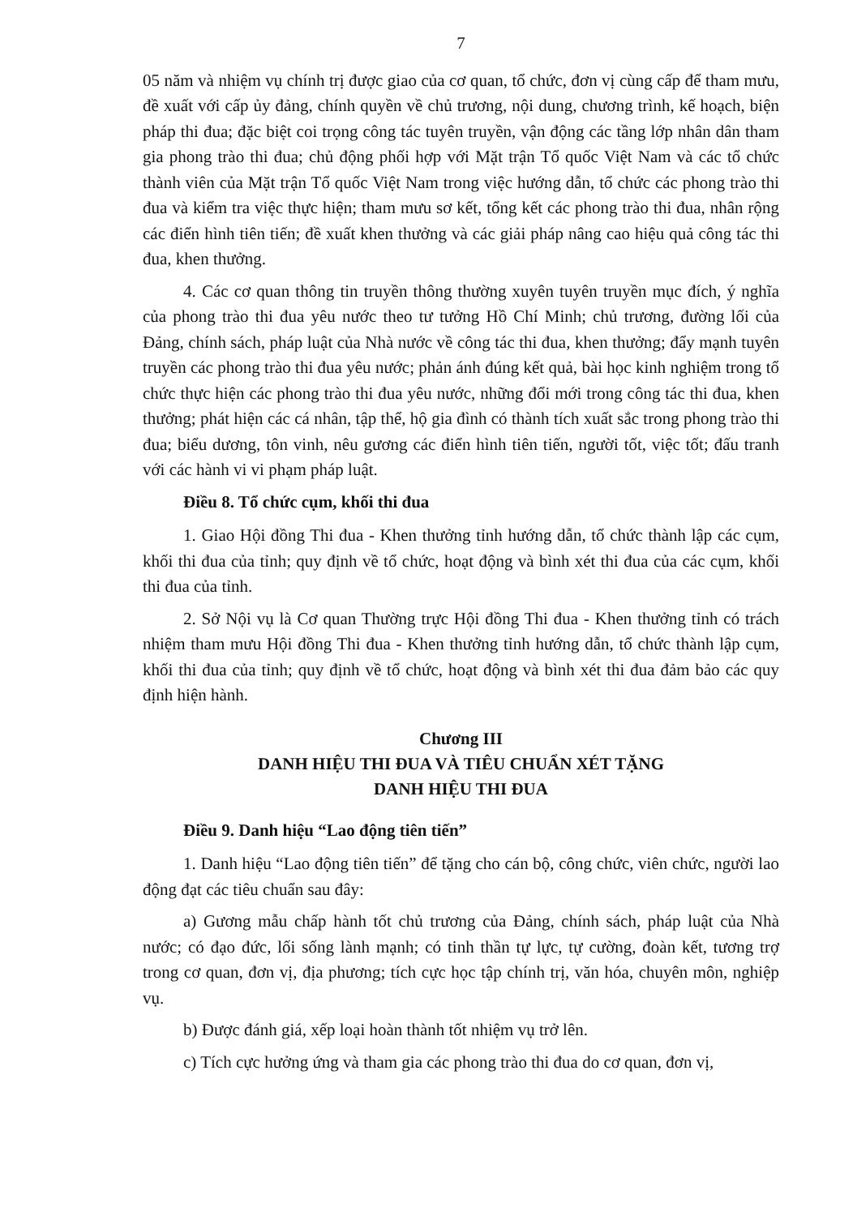7
05 năm và nhiệm vụ chính trị được giao của cơ quan, tổ chức, đơn vị cùng cấp để tham mưu, đề xuất với cấp ủy đảng, chính quyền về chủ trương, nội dung, chương trình, kế hoạch, biện pháp thi đua; đặc biệt coi trọng công tác tuyên truyền, vận động các tầng lớp nhân dân tham gia phong trào thi đua; chủ động phối hợp với Mặt trận Tổ quốc Việt Nam và các tổ chức thành viên của Mặt trận Tổ quốc Việt Nam trong việc hướng dẫn, tổ chức các phong trào thi đua và kiểm tra việc thực hiện; tham mưu sơ kết, tổng kết các phong trào thi đua, nhân rộng các điển hình tiên tiến; đề xuất khen thưởng và các giải pháp nâng cao hiệu quả công tác thi đua, khen thưởng.
4. Các cơ quan thông tin truyền thông thường xuyên tuyên truyền mục đích, ý nghĩa của phong trào thi đua yêu nước theo tư tưởng Hồ Chí Minh; chủ trương, đường lối của Đảng, chính sách, pháp luật của Nhà nước về công tác thi đua, khen thưởng; đẩy mạnh tuyên truyền các phong trào thi đua yêu nước; phản ánh đúng kết quả, bài học kinh nghiệm trong tổ chức thực hiện các phong trào thi đua yêu nước, những đổi mới trong công tác thi đua, khen thưởng; phát hiện các cá nhân, tập thể, hộ gia đình có thành tích xuất sắc trong phong trào thi đua; biểu dương, tôn vinh, nêu gương các điển hình tiên tiến, người tốt, việc tốt; đấu tranh với các hành vi vi phạm pháp luật.
Điều 8. Tổ chức cụm, khối thi đua
1. Giao Hội đồng Thi đua - Khen thưởng tỉnh hướng dẫn, tổ chức thành lập các cụm, khối thi đua của tỉnh; quy định về tổ chức, hoạt động và bình xét thi đua của các cụm, khối thi đua của tỉnh.
2. Sở Nội vụ là Cơ quan Thường trực Hội đồng Thi đua - Khen thưởng tỉnh có trách nhiệm tham mưu Hội đồng Thi đua - Khen thưởng tỉnh hướng dẫn, tổ chức thành lập cụm, khối thi đua của tỉnh; quy định về tổ chức, hoạt động và bình xét thi đua đảm bảo các quy định hiện hành.
Chương III
DANH HIỆU THI ĐUA VÀ TIÊU CHUẨN XÉT TẶNG
DANH HIỆU THI ĐUA
Điều 9. Danh hiệu “Lao động tiên tiến”
1. Danh hiệu “Lao động tiên tiến” để tặng cho cán bộ, công chức, viên chức, người lao động đạt các tiêu chuẩn sau đây:
a) Gương mẫu chấp hành tốt chủ trương của Đảng, chính sách, pháp luật của Nhà nước; có đạo đức, lối sống lành mạnh; có tinh thần tự lực, tự cường, đoàn kết, tương trợ trong cơ quan, đơn vị, địa phương; tích cực học tập chính trị, văn hóa, chuyên môn, nghiệp vụ.
b) Được đánh giá, xếp loại hoàn thành tốt nhiệm vụ trở lên.
c) Tích cực hưởng ứng và tham gia các phong trào thi đua do cơ quan, đơn vị,